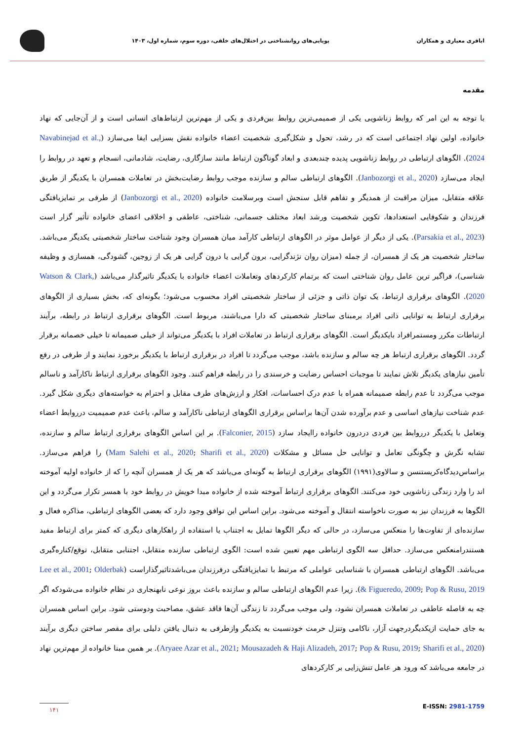اباقری معیاری و همکاران پویایی‌های روانشناختی در اختلال‌های خلقی، دوره سوم، شماره اول، ۱۴۰۳
مقدمه
با توجه به این امر که روابط زناشویی یکی از صمیمی‌ترین روابط بین‌فردی و یکی از مهم‌ترین ارتباط‌های انسانی است و از آن‌جایی که نهاد خانواده، اولین نهاد اجتماعی است که در رشد، تحول و شکل‌گیری شخصیت اعضاء خانواده نقش بسزایی ایفا می‌سازد (Navabinejad et al., 2024). الگوهای ارتباطی در روابط زناشویی پدیده چندبعدی و ابعاد گوناگون ارتباط مانند سازگاری، رضایت، شادمانی، انسجام و تعهد در روابط را ایجاد می‌سازد (Janbozorgi et al., 2020). الگوهای ارتباطی سالم و سازنده موجب روابط رضایت‌بخش در تعاملات همسران با یکدیگر از طریق علاقه متقابل، میزان مراقبت از همدیگر و تفاهم قابل سنجش است وبرسلامت خانواده (Janbozorgi et al., 2020) از طرفی بر تمایزیافتگی فرزندان و شکوفایی استعدادها، تکوین شخصیت ورشد ابعاد مختلف جسمانی، شناختی، عاطفی و اخلاقی اعضای خانواده تأثیر گزار است (Parsakia et al., 2023). یکی از دیگر از عوامل موثر در الگوهای ارتباطی کارآمد میان همسران وجود شناخت ساختار شخصیتی یکدیگر می‌باشد. ساختار شخصیت هر یک از همسران، از جمله (میزان روان نژندگرایی، برون گرایی یا درون گرایی هر یک از زوجین، گشودگی، همسازی و وظیفه شناسی)، فراگیر ترین عامل روان شناختی است که برتمام کارکردهای وتعاملات اعضاء خانواده با یکدیگر تاثیرگذار می‌باشد (Watson & Clark, 2020). الگوهای برقراری ارتباط، یک توان ذاتی و جزئی از ساختار شخصیتی افراد محسوب می‌شود؛ بگونه‌ای که، بخش بسیاری از الگوهای برقراری ارتباط به توانایی ذاتی افراد برمبنای ساختار شخصیتی که دارا می‌باشند، مربوط است. الگوهای برقراری ارتباط در رابطه، برآیند ارتباطات مکرر ومستمرافراد بایکدیگر است. الگوهای برقراری ارتباط در تعاملات افراد با یکدیگر می‌تواند از خیلی صمیمانه تا خیلی خصمانه برقرار گردد. الگوهای برقراری ارتباط هر چه سالم و سازنده باشد، موجب می‌گردد تا افراد در برقراری ارتباط با یکدیگر برخورد نمایند و از طرفی در رفع تأمین نیازهای یکدیگر تلاش نمایند تا موجبات احساس رضایت و خرسندی را در رابطه فراهم کنند. وجود الگوهای برقراری ارتباط ناکارآمد و ناسالم موجب می‌گردد تا عدم رابطه صمیمانه همراه با عدم درک احساسات، افکار و ارزش‌های طرف مقابل و احترام به خواسته‌های دیگری شکل گیرد. عدم شناخت نیازهای اساسی و عدم برآورده شدن آن‌ها براساس برقراری الگوهای ارتباطی ناکارآمد و سالم، باعث عدم صمیمیت درروابط اعضاء وتعامل با یکدیگر درروابط بین فردی دردرون خانواده راایجاد سازد (Falconier, 2015). بر این اساس الگوهای برقراری ارتباط سالم و سازنده، تشابه نگرش و چگونگی تعامل و توانایی حل مسائل و مشکلات (Mam Salehi et al., 2020; Sharifi et al., 2020) را فراهم می‌سازد. براساس‌دیدگاه‌کریستنسن و سالاوی(۱۹۹۱) الگوهای برقراری ارتباط به گونه‌ای می‌باشد که هر یک از همسران آنچه را که از خانواده اولیه آموخته اند را وارد زندگی زناشویی خود می‌کنند. الگوهای برقراری ارتباط آموخته شده از خانواده مبدا خویش در روابط خود با همسر تکرار می‌گردد و این الگوها به فرزندان نیز به صورت ناخواسته انتقال و آموخته می‌شود. براین اساس این توافق وجود دارد که بعضی الگوهای ارتباطی، مذاکره فعال و سازنده‌ای از تفاوت‌ها را منعکس می‌سازد، در حالی که دیگر الگوها تمایل به اجتناب یا استفاده از راهکارهای دیگری که کمتر برای ارتباط مفید هستندرامنعکس می‌سازد. حداقل سه الگوی ارتباطی مهم تعیین شده است: الگوی ارتباطی سازنده متقابل، اجتنابی متقابل، توقع/کناره‌گیری می‌باشد. الگوهای ارتباطی همسران با شناسایی عواملی که مرتبط با تمایزیافتگی درفرزندان می‌باشدتاثیرگذاراست (Lee et al., 2001; Olderbak & Figueredo, 2009; Pop & Rusu, 2019). زیرا عدم الگوهای ارتباطی سالم و سازنده باعث بروز نوعی نابهنجاری در نظام خانواده می‌شودکه اگر چه به فاصله عاطفی در تعاملات همسران نشود، ولی موجب می‌گردد تا زندگی آن‌ها فاقد عشق، مصاحبت ودوستی شود. براین اساس همسران به جای حمایت ازیکدیگردرجهت آزار، ناکامی وتنزل حرمت خودنسبت به یکدیگر وازطرفی به دنبال یافتن دلیلی برای مقصر ساختن دیگری برآیند (Aryaee Azar et al., 2021; Mousazadeh & Haji Alizadeh, 2017; Pop & Rusu, 2019; Sharifi et al., 2020). بر همین مبنا خانواده از مهم‌ترین نهاد در جامعه می‌باشد که ورود هر عامل تنش‌زایی بر کارکردهای
۱۴۱ E-ISSN: 2981-1759